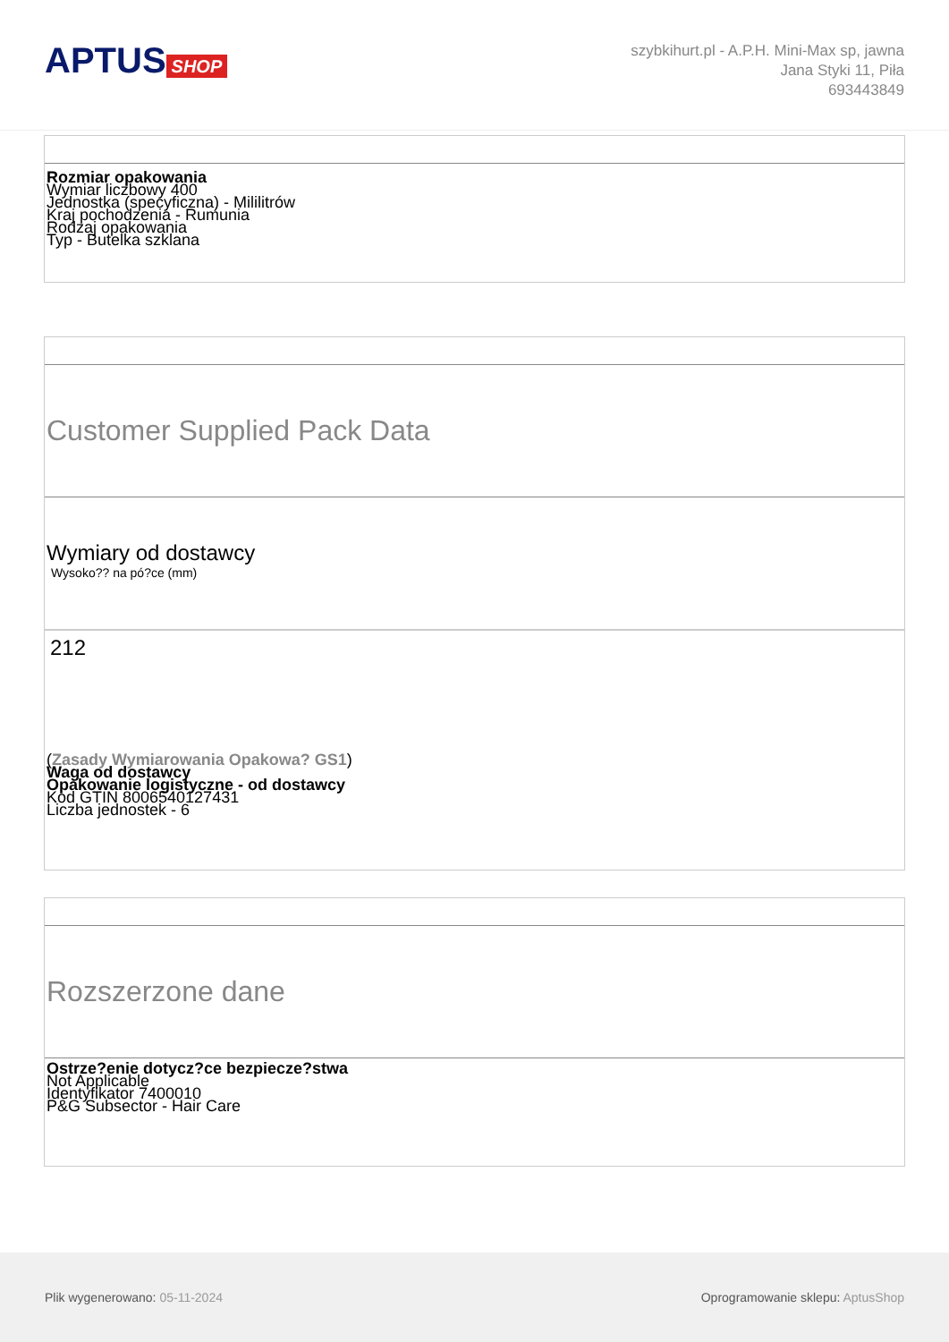APTUS SHOP
szybkihurt.pl - A.P.H. Mini-Max sp, jawna
Jana Styki 11, Piła
693443849
Rozmiar opakowania
Wymiar liczbowy 400
Jednostka (specyficzna) - Mililitrów
Kraj pochodzenia - Rumunia
Rodzaj opakowania
Typ - Butelka szklana
Customer Supplied Pack Data
Wymiary od dostawcy
Wysoko?? na pó?ce (mm)
212
(Zasady Wymiarowania Opakowa? GS1)
Waga od dostawcy
Opakowanie logistyczne - od dostawcy
Kod GTIN 8006540127431
Liczba jednostek - 6
Rozszerzone dane
Ostrze?enie dotycz?ce bezpiecze?stwa
Not Applicable
Identyfikator 7400010
P&G Subsector - Hair Care
Plik wygenerowano: 05-11-2024
Oprogramowanie sklepu: AptusShop